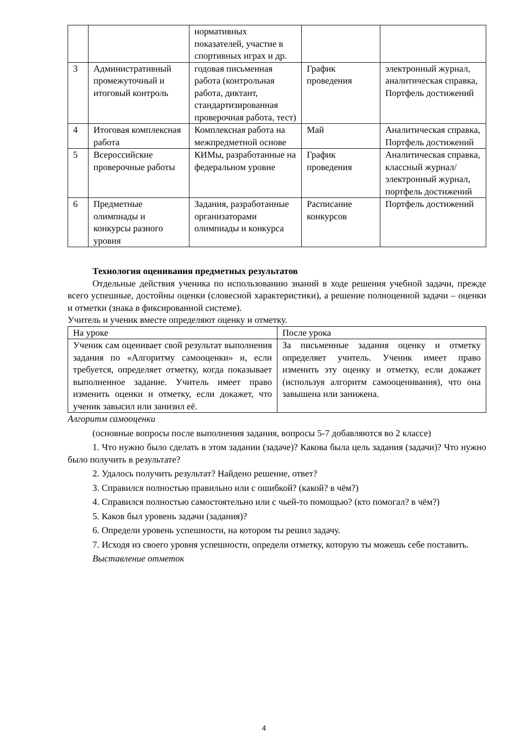| | | нормативных показателей, участие в спортивных играх и др. | | |
| 3 | Административный промежуточный и итоговый контроль | годовая письменная работа (контрольная работа, диктант, стандартизированная проверочная работа, тест) | График проведения | электронный журнал, аналитическая справка, Портфель достижений |
| 4 | Итоговая комплексная работа | Комплексная работа на межпредметной основе | Май | Аналитическая справка, Портфель достижений |
| 5 | Всероссийские проверочные работы | КИМы, разработанные на федеральном уровне | График проведения | Аналитическая справка, классный журнал/электронный журнал, портфель достижений |
| 6 | Предметные олимпиады и конкурсы разного уровня | Задания, разработанные организаторами олимпиады и конкурса | Расписание конкурсов | Портфель достижений |
Технология оценивания предметных результатов
Отдельные действия ученика по использованию знаний в ходе решения учебной задачи, прежде всего успешные, достойны оценки (словесной характеристики), а решение полноценной задачи – оценки и отметки (знака в фиксированной системе).
Учитель и ученик вместе определяют оценку и отметку.
| На уроке | После урока |
| Ученик сам оценивает свой результат выполнения задания по «Алгоритму самооценки» и, если требуется, определяет отметку, когда показывает выполненное задание. Учитель имеет право изменить оценки и отметку, если докажет, что ученик завысил или занизил её. | За письменные задания оценку и отметку определяет учитель. Ученик имеет право изменить эту оценку и отметку, если докажет (используя алгоритм самооценивания), что она завышена или занижена. |
Алгоритм самооценки
(основные вопросы после выполнения задания, вопросы 5-7 добавляются во 2 классе)
1. Что нужно было сделать в этом задании (задаче)? Какова была цель задания (задачи)? Что нужно было получить в результате?
2. Удалось получить результат? Найдено решение, ответ?
3. Справился полностью правильно или с ошибкой? (какой? в чём?)
4. Справился полностью самостоятельно или с чьей-то помощью? (кто помогал? в чём?)
5. Каков был уровень задачи (задания)?
6. Определи уровень успешности, на котором ты решил задачу.
7. Исходя из своего уровня успешности, определи отметку, которую ты можешь себе поставить.
Выставление отметок
4